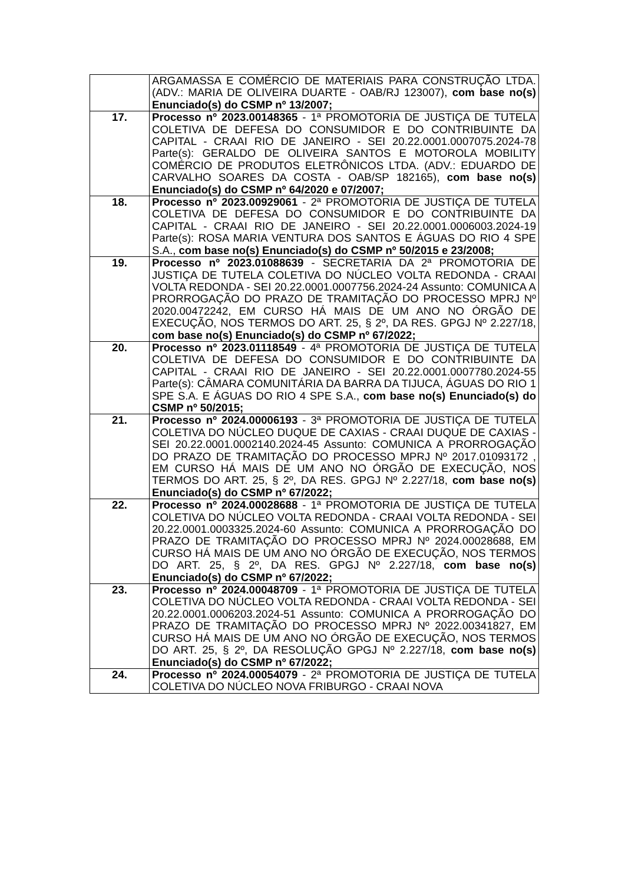| | ARGAMASSA E COMÉRCIO DE MATERIAIS PARA CONSTRUÇÃO LTDA. (ADV.: MARIA DE OLIVEIRA DUARTE - OAB/RJ 123007), com base no(s) Enunciado(s) do CSMP nº 13/2007; |
| 17. | Processo nº 2023.00148365 - 1ª PROMOTORIA DE JUSTIÇA DE TUTELA COLETIVA DE DEFESA DO CONSUMIDOR E DO CONTRIBUINTE DA CAPITAL - CRAAI RIO DE JANEIRO - SEI 20.22.0001.0007075.2024-78 Parte(s): GERALDO DE OLIVEIRA SANTOS E MOTOROLA MOBILITY COMÉRCIO DE PRODUTOS ELETRÔNICOS LTDA. (ADV.: EDUARDO DE CARVALHO SOARES DA COSTA - OAB/SP 182165), com base no(s) Enunciado(s) do CSMP nº 64/2020 e 07/2007; |
| 18. | Processo nº 2023.00929061 - 2ª PROMOTORIA DE JUSTIÇA DE TUTELA COLETIVA DE DEFESA DO CONSUMIDOR E DO CONTRIBUINTE DA CAPITAL - CRAAI RIO DE JANEIRO - SEI 20.22.0001.0006003.2024-19 Parte(s): ROSA MARIA VENTURA DOS SANTOS E ÁGUAS DO RIO 4 SPE S.A., com base no(s) Enunciado(s) do CSMP nº 50/2015 e 23/2008; |
| 19. | Processo nº 2023.01088639 - SECRETARIA DA 2ª PROMOTORIA DE JUSTIÇA DE TUTELA COLETIVA DO NÚCLEO VOLTA REDONDA - CRAAI VOLTA REDONDA - SEI 20.22.0001.0007756.2024-24 Assunto: COMUNICA A PRORROGAÇÃO DO PRAZO DE TRAMITAÇÃO DO PROCESSO MPRJ Nº 2020.00472242, EM CURSO HÁ MAIS DE UM ANO NO ÓRGÃO DE EXECUÇÃO, NOS TERMOS DO ART. 25, § 2º, DA RES. GPGJ Nº 2.227/18, com base no(s) Enunciado(s) do CSMP nº 67/2022; |
| 20. | Processo nº 2023.01118549 - 4ª PROMOTORIA DE JUSTIÇA DE TUTELA COLETIVA DE DEFESA DO CONSUMIDOR E DO CONTRIBUINTE DA CAPITAL - CRAAI RIO DE JANEIRO - SEI 20.22.0001.0007780.2024-55 Parte(s): CÂMARA COMUNITÁRIA DA BARRA DA TIJUCA, ÁGUAS DO RIO 1 SPE S.A. E ÁGUAS DO RIO 4 SPE S.A., com base no(s) Enunciado(s) do CSMP nº 50/2015; |
| 21. | Processo nº 2024.00006193 - 3ª PROMOTORIA DE JUSTIÇA DE TUTELA COLETIVA DO NÚCLEO DUQUE DE CAXIAS - CRAAI DUQUE DE CAXIAS - SEI 20.22.0001.0002140.2024-45 Assunto: COMUNICA A PRORROGAÇÃO DO PRAZO DE TRAMITAÇÃO DO PROCESSO MPRJ Nº 2017.01093172 , EM CURSO HÁ MAIS DE UM ANO NO ÓRGÃO DE EXECUÇÃO, NOS TERMOS DO ART. 25, § 2º, DA RES. GPGJ Nº 2.227/18, com base no(s) Enunciado(s) do CSMP nº 67/2022; |
| 22. | Processo nº 2024.00028688 - 1ª PROMOTORIA DE JUSTIÇA DE TUTELA COLETIVA DO NÚCLEO VOLTA REDONDA - CRAAI VOLTA REDONDA - SEI 20.22.0001.0003325.2024-60 Assunto: COMUNICA A PRORROGAÇÃO DO PRAZO DE TRAMITAÇÃO DO PROCESSO MPRJ Nº 2024.00028688, EM CURSO HÁ MAIS DE UM ANO NO ÓRGÃO DE EXECUÇÃO, NOS TERMOS DO ART. 25, § 2º, DA RES. GPGJ Nº 2.227/18, com base no(s) Enunciado(s) do CSMP nº 67/2022; |
| 23. | Processo nº 2024.00048709 - 1ª PROMOTORIA DE JUSTIÇA DE TUTELA COLETIVA DO NÚCLEO VOLTA REDONDA - CRAAI VOLTA REDONDA - SEI 20.22.0001.0006203.2024-51 Assunto: COMUNICA A PRORROGAÇÃO DO PRAZO DE TRAMITAÇÃO DO PROCESSO MPRJ Nº 2022.00341827, EM CURSO HÁ MAIS DE UM ANO NO ÓRGÃO DE EXECUÇÃO, NOS TERMOS DO ART. 25, § 2º, DA RESOLUÇÃO GPGJ Nº 2.227/18, com base no(s) Enunciado(s) do CSMP nº 67/2022; |
| 24. | Processo nº 2024.00054079 - 2ª PROMOTORIA DE JUSTIÇA DE TUTELA COLETIVA DO NÚCLEO NOVA FRIBURGO - CRAAI NOVA |